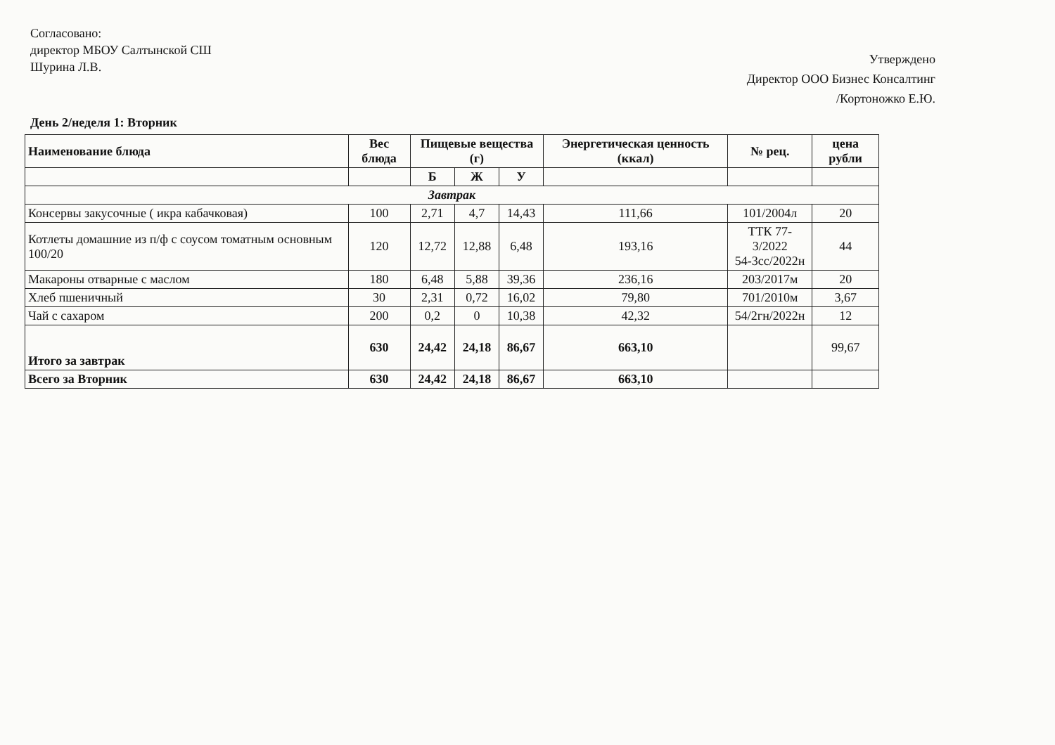Согласовано:
директор МБОУ Салтынской СШ
Шурина Л.В.
Утверждено
Директор ООО Бизнес Консалтинг
/Кортоножко Е.Ю.
День 2/неделя 1: Вторник
| Наименование блюда | Вес блюда | Пищевые вещества (г) | | | Энергетическая ценность (ккал) | № рец. | цена рубли |
| --- | --- | --- | --- | --- | --- | --- | --- |
| | | Б | Ж | У | | | |
| Завтрак | | | | | | | |
| Консервы закусочные ( икра кабачковая) | 100 | 2,71 | 4,7 | 14,43 | 111,66 | 101/2004л | 20 |
| Котлеты домашние из п/ф с соусом томатным основным 100/20 | 120 | 12,72 | 12,88 | 6,48 | 193,16 | ТТК 77-3/2022 54-3сс/2022н | 44 |
| Макароны отварные с маслом | 180 | 6,48 | 5,88 | 39,36 | 236,16 | 203/2017м | 20 |
| Хлеб пшеничный | 30 | 2,31 | 0,72 | 16,02 | 79,80 | 701/2010м | 3,67 |
| Чай с сахаром | 200 | 0,2 | 0 | 10,38 | 42,32 | 54/2гн/2022н | 12 |
| Итого за завтрак | 630 | 24,42 | 24,18 | 86,67 | 663,10 | | 99,67 |
| Всего за Вторник | 630 | 24,42 | 24,18 | 86,67 | 663,10 | | |